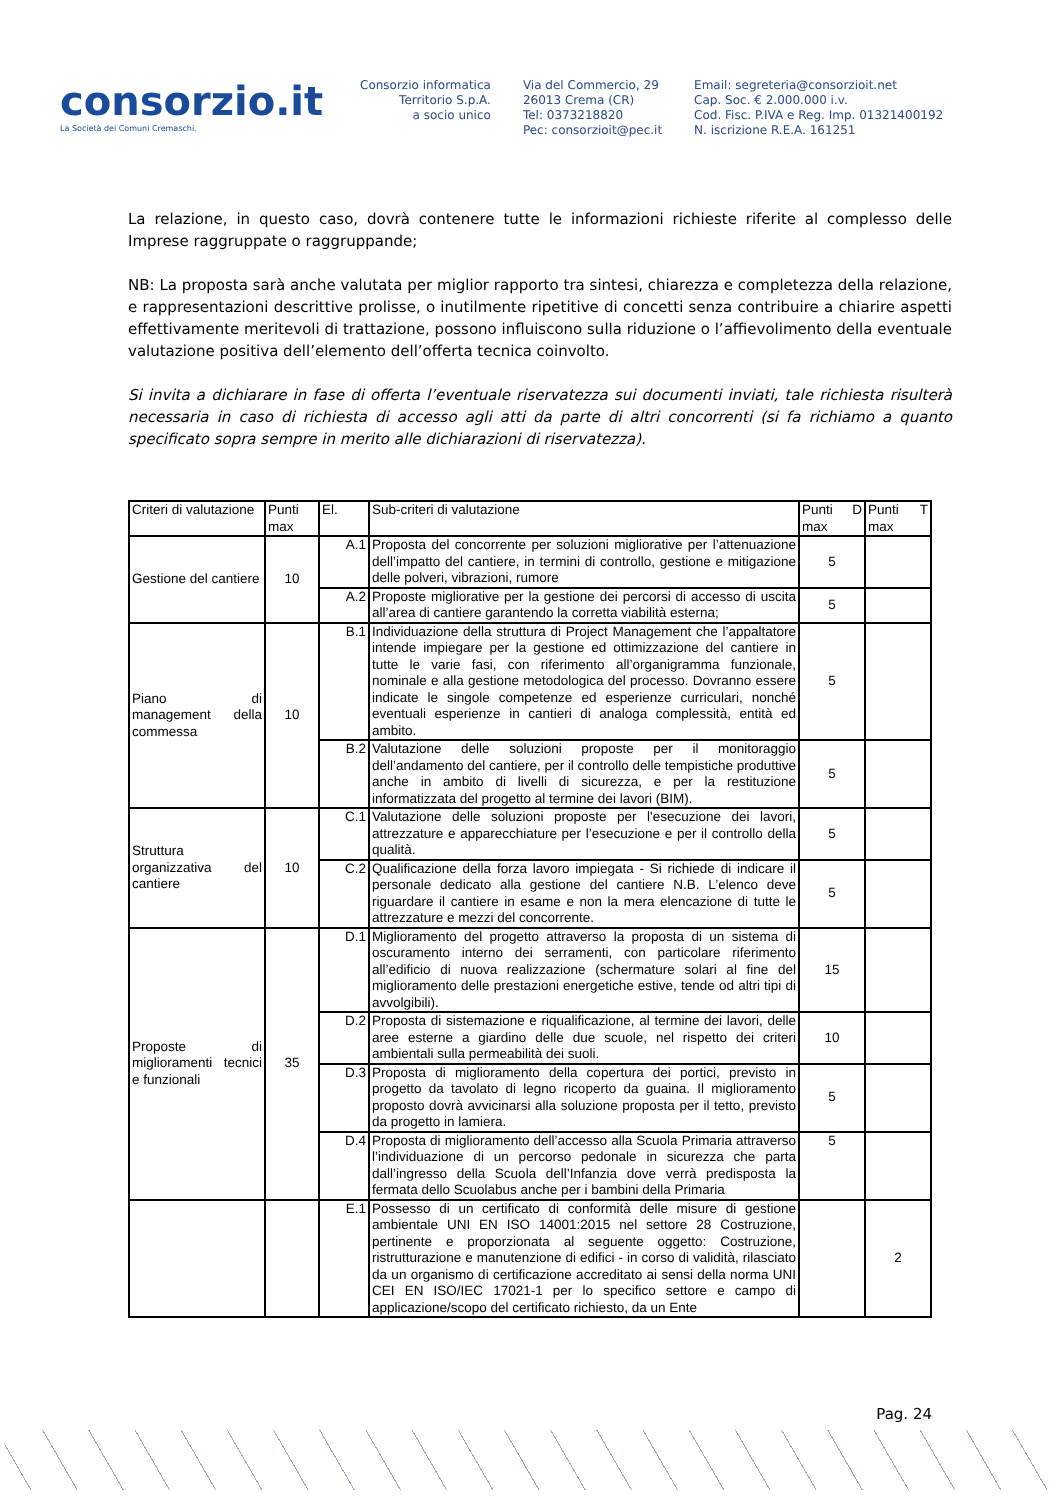consorzio.it
La Società dei Comuni Cremaschi.
Consorzio informatica
Territorio S.p.A.
a socio unico
Via del Commercio, 29
26013 Crema (CR)
Tel: 0373218820
Pec: consorzioit@pec.it
Email: segreteria@consorzioit.net
Cap. Soc. € 2.000.000 i.v.
Cod. Fisc. P.IVA e Reg. Imp. 01321400192
N. iscrizione R.E.A. 161251
La relazione, in questo caso, dovrà contenere tutte le informazioni richieste riferite al complesso delle Imprese raggruppate o raggruppande;
NB: La proposta sarà anche valutata per miglior rapporto tra sintesi, chiarezza e completezza della relazione, e rappresentazioni descrittive prolisse, o inutilmente ripetitive di concetti senza contribuire a chiarire aspetti effettivamente meritevoli di trattazione, possono influiscono sulla riduzione o l’affievolimento della eventuale valutazione positiva dell’elemento dell’offerta tecnica coinvolto.
Si invita a dichiarare in fase di offerta l’eventuale riservatezza sui documenti inviati, tale richiesta risulterà necessaria in caso di richiesta di accesso agli atti da parte di altri concorrenti (si fa richiamo a quanto specificato sopra sempre in merito alle dichiarazioni di riservatezza).
| Criteri di valutazione | Punti max | El. | Sub-criteri di valutazione | Punti D max | Punti T max |
| --- | --- | --- | --- | --- | --- |
| Gestione del cantiere | 10 | A.1 | Proposta del concorrente per soluzioni migliorative per l’attenuazione dell’impatto del cantiere, in termini di controllo, gestione e mitigazione delle polveri, vibrazioni, rumore | 5 | |
| | | A.2 | Proposte migliorative per la gestione dei percorsi di accesso di uscita all’area di cantiere garantendo la corretta viabilità esterna; | 5 | |
| Piano di management della commessa | 10 | B.1 | Individuazione della struttura di Project Management che l’appaltatore intende impiegare per la gestione ed ottimizzazione del cantiere in tutte le varie fasi, con riferimento all’organigramma funzionale, nominale e alla gestione metodologica del processo. Dovranno essere indicate le singole competenze ed esperienze curriculari, nonché eventuali esperienze in cantieri di analoga complessità, entità ed ambito. | 5 | |
| | | B.2 | Valutazione delle soluzioni proposte per il monitoraggio dell’andamento del cantiere, per il controllo delle tempistiche produttive anche in ambito di livelli di sicurezza, e per la restituzione informatizzata del progetto al termine dei lavori (BIM). | 5 | |
| Struttura organizzativa del cantiere | 10 | C.1 | Valutazione delle soluzioni proposte per l'esecuzione dei lavori, attrezzature e apparecchiature per l’esecuzione e per il controllo della qualità. | 5 | |
| | | C.2 | Qualificazione della forza lavoro impiegata - Si richiede di indicare il personale dedicato alla gestione del cantiere N.B. L’elenco deve riguardare il cantiere in esame e non la mera elencazione di tutte le attrezzature e mezzi del concorrente. | 5 | |
| Proposte di miglioramenti tecnici e funzionali | 35 | D.1 | Miglioramento del progetto attraverso la proposta di un sistema di oscuramento interno dei serramenti, con particolare riferimento all’edificio di nuova realizzazione (schermature solari al fine del miglioramento delle prestazioni energetiche estive, tende od altri tipi di avvolgibili). | 15 | |
| | | D.2 | Proposta di sistemazione e riqualificazione, al termine dei lavori, delle aree esterne a giardino delle due scuole, nel rispetto dei criteri ambientali sulla permeabilità dei suoli. | 10 | |
| | | D.3 | Proposta di miglioramento della copertura dei portici, previsto in progetto da tavolato di legno ricoperto da guaina. Il miglioramento proposto dovrà avvicinarsi alla soluzione proposta per il tetto, previsto da progetto in lamiera. | 5 | |
| | | D.4 | Proposta di miglioramento dell’accesso alla Scuola Primaria attraverso l’individuazione di un percorso pedonale in sicurezza che parta dall’ingresso della Scuola dell’Infanzia dove verrà predisposta la fermata dello Scuolabus anche per i bambini della Primaria | 5 | |
| | | E.1 | Possesso di un certificato di conformità delle misure di gestione ambientale UNI EN ISO 14001:2015 nel settore 28 Costruzione, pertinente e proporzionata al seguente oggetto: Costruzione, ristrutturazione e manutenzione di edifici - in corso di validità, rilasciato da un organismo di certificazione accreditato ai sensi della norma UNI CEI EN ISO/IEC 17021-1 per lo specifico settore e campo di applicazione/scopo del certificato richiesto, da un Ente | | 2 |
Pag. 24